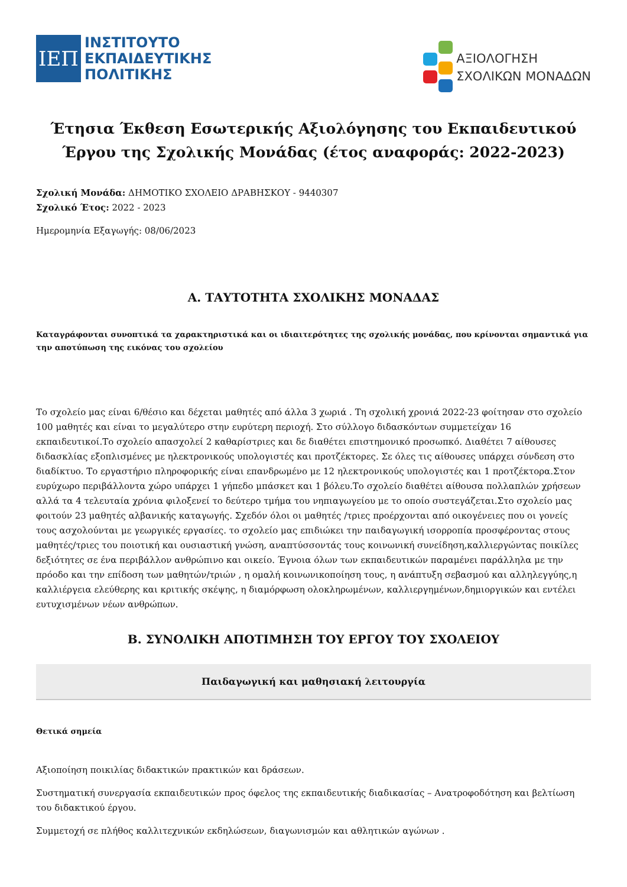ΙΕΠ
ΙΝΣΤΙΤΟΥΤΟ
ΕΚΠΑΙΔΕΥΤΙΚΗΣ
ΠΟΛΙΤΙΚΗΣ
ΑΞΙΟΛΟΓΗΣΗ
ΣΧΟΛΙΚΩΝ ΜΟΝΑΔΩΝ
Έτησια Έκθεση Εσωτερικής Αξιολόγησης του Εκπαιδευτικού Έργου της Σχολικής Μονάδας (έτος αναφοράς: 2022-2023)
Σχολική Μονάδα: ΔΗΜΟΤΙΚΟ ΣΧΟΛΕΙΟ ΔΡΑΒΗΣΚΟΥ - 9440307
Σχολικό Έτος: 2022 - 2023
Ημερομηνία Εξαγωγής: 08/06/2023
Α. ΤΑΥΤΟΤΗΤΑ ΣΧΟΛΙΚΗΣ ΜΟΝΑΔΑΣ
Καταγράφονται συνοπτικά τα χαρακτηριστικά και οι ιδιαιτερότητες της σχολικής μονάδας, που κρίνονται σημαντικά για την αποτύπωση της εικόνας του σχολείου
Το σχολείο μας είναι 6/θέσιο και δέχεται μαθητές από άλλα 3 χωριά . Τη σχολική χρονιά 2022-23 φοίτησαν στο σχολείο 100 μαθητές και είναι το μεγαλύτερο στην ευρύτερη περιοχή. Στο σύλλογο διδασκόντων συμμετείχαν 16 εκπαιδευτικοί.Το σχολείο απασχολεί 2 καθαρίστριες και δε διαθέτει επιστημονικό προσωπκό. Διαθέτει 7 αίθουσες διδασκλίας εξοπλισμένες με ηλεκτρονικούς υπολογιστές και προτζέκτορες. Σε όλες τις αίθουσες υπάρχει σύνδεση στο διαδίκτυο. Το εργαστήριο πληροφορικής είναι επανδρωμένο με 12 ηλεκτρονικούς υπολογιστές και 1 προτζέκτορα.Στον ευρύχωρο περιβάλλοντα χώρο υπάρχει 1 γήπεδο μπάσκετ και 1 βόλευ.Το σχολείο διαθέτει αίθουσα πολλαπλών χρήσεων αλλά τα 4 τελευταία χρόνια φιλοξενεί το δεύτερο τμήμα του νηπιαγωγείου με το οποίο συστεγάζεται.Στο σχολείο μας φοιτούν 23 μαθητές αλβανικής καταγωγής. Σχεδόν όλοι οι μαθητές /τριες προέρχονται από οικογένειες που οι γονείς τους ασχολούνται με γεωργικές εργασίες. το σχολείο μας επιδιώκει την παιδαγωγική ισορροπία προσφέροντας στους μαθητές/τριες του ποιοτική και ουσιαστική γνώση, αναπτύσσοντάς τους κοινωνική συνείδηση,καλλιεργώντας ποικίλες δεξιότητες σε ένα περιβάλλον ανθρώπινο και οικείο. Έγνοια όλων των εκπαιδευτικών παραμένει παράλληλα με την πρόοδο και την επίδοση των μαθητών/τριών , η ομαλή κοινωνικοποίηση τους, η ανάπτυξη σεβασμού και αλληλεγγύης,η καλλιέργεια ελεύθερης και κριτικής σκέψης, η διαμόρφωση ολοκληρωμένων, καλλιεργημένων,δημιοργικών και εντέλει ευτυχισμένων νέων ανθρώπων.
Β. ΣΥΝΟΛΙΚΗ ΑΠΟΤΙΜΗΣΗ ΤΟΥ ΕΡΓΟΥ ΤΟΥ ΣΧΟΛΕΙΟΥ
Παιδαγωγική και μαθησιακή λειτουργία
Θετικά σημεία
Αξιοποίηση ποικιλίας διδακτικών πρακτικών και δράσεων.
Συστηματική συνεργασία εκπαιδευτικών προς όφελος της εκπαιδευτικής διαδικασίας – Ανατροφοδότηση και βελτίωση του διδακτικού έργου.
Συμμετοχή σε πλήθος καλλιτεχνικών εκδηλώσεων, διαγωνισμών και αθλητικών αγώνων .